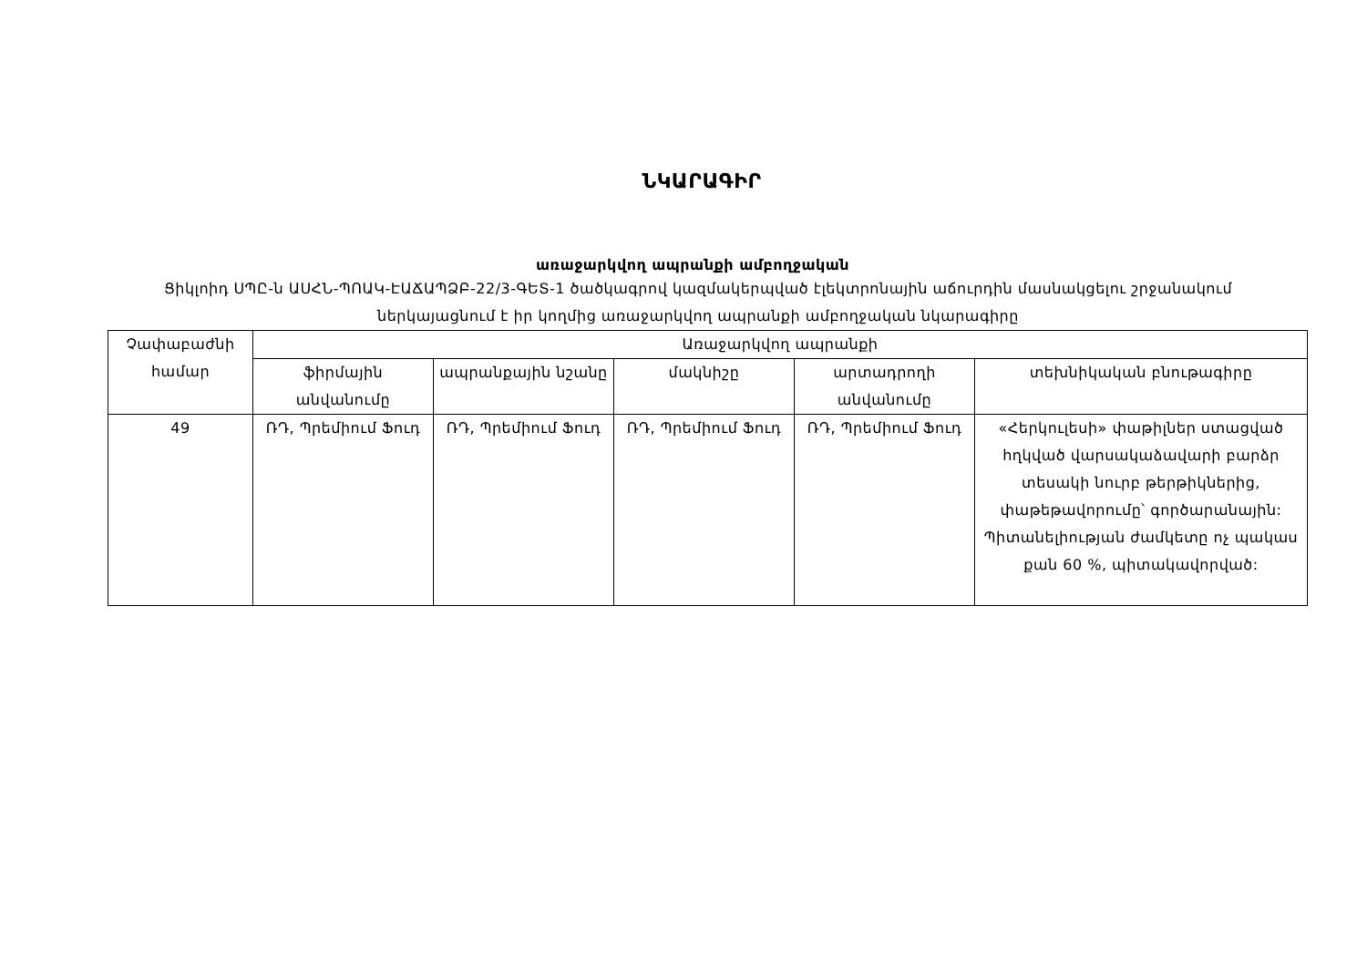ՆԿԱՐԱԳԻՐ
առաջարկվող ապրանքի ամբողջական
Ցիկլոիդ ՍՊԸ-ն ԱՍՀՆ-ՊՈԱԿ-ԷԱՃԱՊՁԲ-22/3-ԳԵՏ-1 ծածկագրով կազմակերպված էլեկտրոնային աճուրդին մասնակցելու շրջանակում ներկայացնում է իր կողմից առաջարկվող ապրանքի ամբողջական նկարագիրը
| Չափաբաժնի համար | Առաջարկվող ապրանքի | | | | |
| --- | --- | --- | --- | --- | --- |
| | ֆիրմային անվանումը | ապրանքային նշանը | մակնիշը | արտադրողի անվանումը | տեխնիկական բնութագիրը |
| 49 | ՌԴ, Պրեմիում Ֆուդ | ՌԴ, Պրեմիում Ֆուդ | ՌԴ, Պրեմիում Ֆուդ | ՌԴ, Պրեմիում Ֆուդ | «Հերկուլեսի» փաթիլներ ստացված հղկված վարսակաձավարի բարձր տեսակի նուրբ թերթիկներից, փաթեթավորումը՝ գործարանային: Պիտանելիության ժամկետը ոչ պակաս քան 60 %, պիտակավորված: |